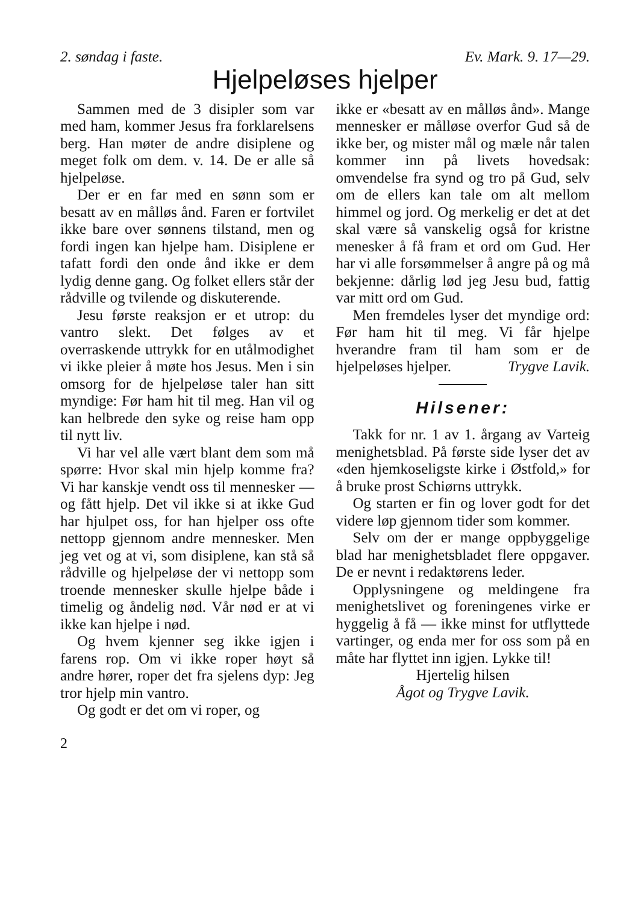2. søndag i faste. Ev. Mark. 9. 17—29.
Hjelpeløses hjelper
Sammen med de 3 disipler som var med ham, kommer Jesus fra forklarelsens berg. Han møter de andre disiplene og meget folk om dem. v. 14. De er alle så hjelpeløse.
Der er en far med en sønn som er besatt av en målløs ånd. Faren er fortvilet ikke bare over sønnens tilstand, men og fordi ingen kan hjelpe ham. Disiplene er tafatt fordi den onde ånd ikke er dem lydig denne gang. Og folket ellers står der rådville og tvilende og diskuterende.
Jesu første reaksjon er et utrop: du vantro slekt. Det følges av et overraskende uttrykk for en utålmodighet vi ikke pleier å møte hos Jesus. Men i sin omsorg for de hjelpeløse taler han sitt myndige: Før ham hit til meg. Han vil og kan helbrede den syke og reise ham opp til nytt liv.
Vi har vel alle vært blant dem som må spørre: Hvor skal min hjelp komme fra? Vi har kanskje vendt oss til mennesker — og fått hjelp. Det vil ikke si at ikke Gud har hjulpet oss, for han hjelper oss ofte nettopp gjennom andre mennesker. Men jeg vet og at vi, som disiplene, kan stå så rådville og hjelpeløse der vi nettopp som troende mennesker skulle hjelpe både i timelig og åndelig nød. Vår nød er at vi ikke kan hjelpe i nød.
Og hvem kjenner seg ikke igjen i farens rop. Om vi ikke roper høyt så andre hører, roper det fra sjelens dyp: Jeg tror hjelp min vantro.
Og godt er det om vi roper, og
ikke er «besatt av en målløs ånd». Mange mennesker er målløse overfor Gud så de ikke ber, og mister mål og mæle når talen kommer inn på livets hovedsak: omvendelse fra synd og tro på Gud, selv om de ellers kan tale om alt mellom himmel og jord. Og merkelig er det at det skal være så vanskelig også for kristne menesker å få fram et ord om Gud. Her har vi alle forsømmelser å angre på og må bekjenne: dårlig lød jeg Jesu bud, fattig var mitt ord om Gud.
Men fremdeles lyser det myndige ord: Før ham hit til meg. Vi får hjelpe hverandre fram til ham som er de hjelpeløses hjelper. Trygve Lavik.
Hilsener:
Takk for nr. 1 av 1. årgang av Varteig menighetsblad. På første side lyser det av «den hjemkoseligste kirke i Østfold,» for å bruke prost Schiørns uttrykk.
Og starten er fin og lover godt for det videre løp gjennom tider som kommer.
Selv om der er mange oppbyggelige blad har menighetsbladet flere oppgaver. De er nevnt i redaktørens leder.
Opplysningene og meldingene fra menighetslivet og foreningenes virke er hyggelig å få — ikke minst for utflyttede vartinger, og enda mer for oss som på en måte har flyttet inn igjen. Lykke til!
Hjertelig hilsen
Ågot og Trygve Lavik.
2